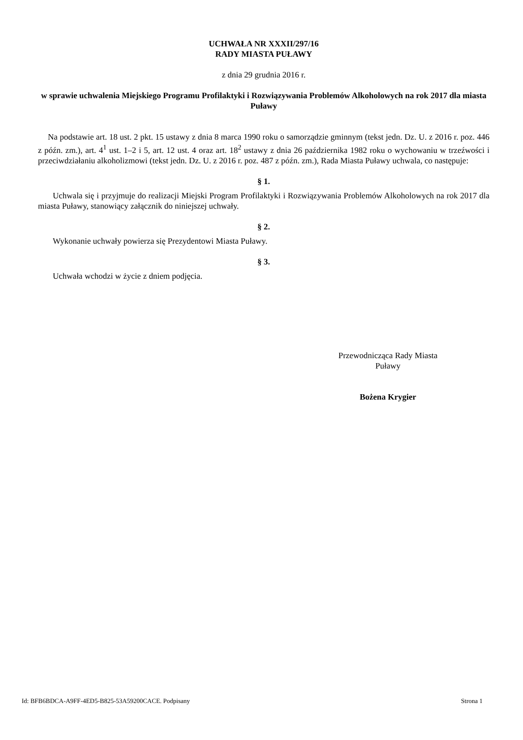UCHWAŁA NR XXXII/297/16
RADY MIASTA PUŁAWY
z dnia 29 grudnia 2016 r.
w sprawie uchwalenia Miejskiego Programu Profilaktyki i Rozwiązywania Problemów Alkoholowych na rok 2017 dla miasta Puławy
Na podstawie art. 18 ust. 2 pkt. 15 ustawy z dnia 8 marca 1990 roku o samorządzie gminnym (tekst jedn. Dz. U. z 2016 r. poz. 446 z późn. zm.), art. 4<sup>1</sup> ust. 1–2 i 5, art. 12 ust. 4 oraz art. 18<sup>2</sup> ustawy z dnia 26 października 1982 roku o wychowaniu w trzeźwości i przeciwdziałaniu alkoholizmowi (tekst jedn. Dz. U. z 2016 r. poz. 487 z późn. zm.), Rada Miasta Puławy uchwala, co następuje:
§ 1.
Uchwala się i przyjmuje do realizacji Miejski Program Profilaktyki i Rozwiązywania Problemów Alkoholowych na rok 2017 dla miasta Puławy, stanowiący załącznik do niniejszej uchwały.
§ 2.
Wykonanie uchwały powierza się Prezydentowi Miasta Puławy.
§ 3.
Uchwała wchodzi w życie z dniem podjęcia.
Przewodnicząca Rady Miasta
Puławy
Bożena Krygier
Id: BFB6BDCA-A9FF-4ED5-B825-53A59200CACE. Podpisany Strona 1